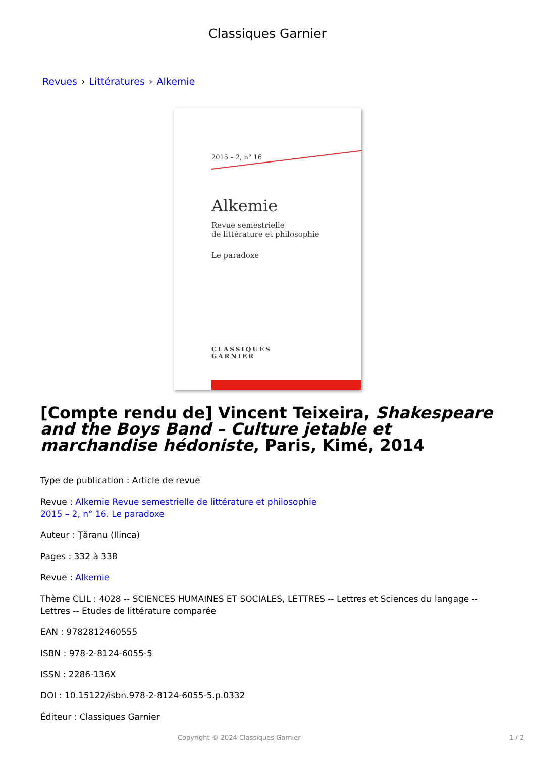Classiques Garnier
Revues › Littératures › Alkemie
2015 – 2, n° 16
Alkemie
Revue semestrielle
de littérature et philosophie
Le paradoxe
CLASSIQUES
GARNIER
[Compte rendu de] Vincent Teixeira, Shakespeare and the Boys Band – Culture jetable et marchandise hédoniste, Paris, Kimé, 2014
Type de publication : Article de revue
Revue : Alkemie Revue semestrielle de littérature et philosophie
2015 – 2, n° 16. Le paradoxe
Auteur : Ţăranu (Ilinca)
Pages : 332 à 338
Revue : Alkemie
Thème CLIL : 4028 -- SCIENCES HUMAINES ET SOCIALES, LETTRES -- Lettres et Sciences du langage -- Lettres -- Etudes de littérature comparée
EAN : 9782812460555
ISBN : 978-2-8124-6055-5
ISSN : 2286-136X
DOI : 10.15122/isbn.978-2-8124-6055-5.p.0332
Éditeur : Classiques Garnier
Copyright © 2024 Classiques Garnier 1 / 2